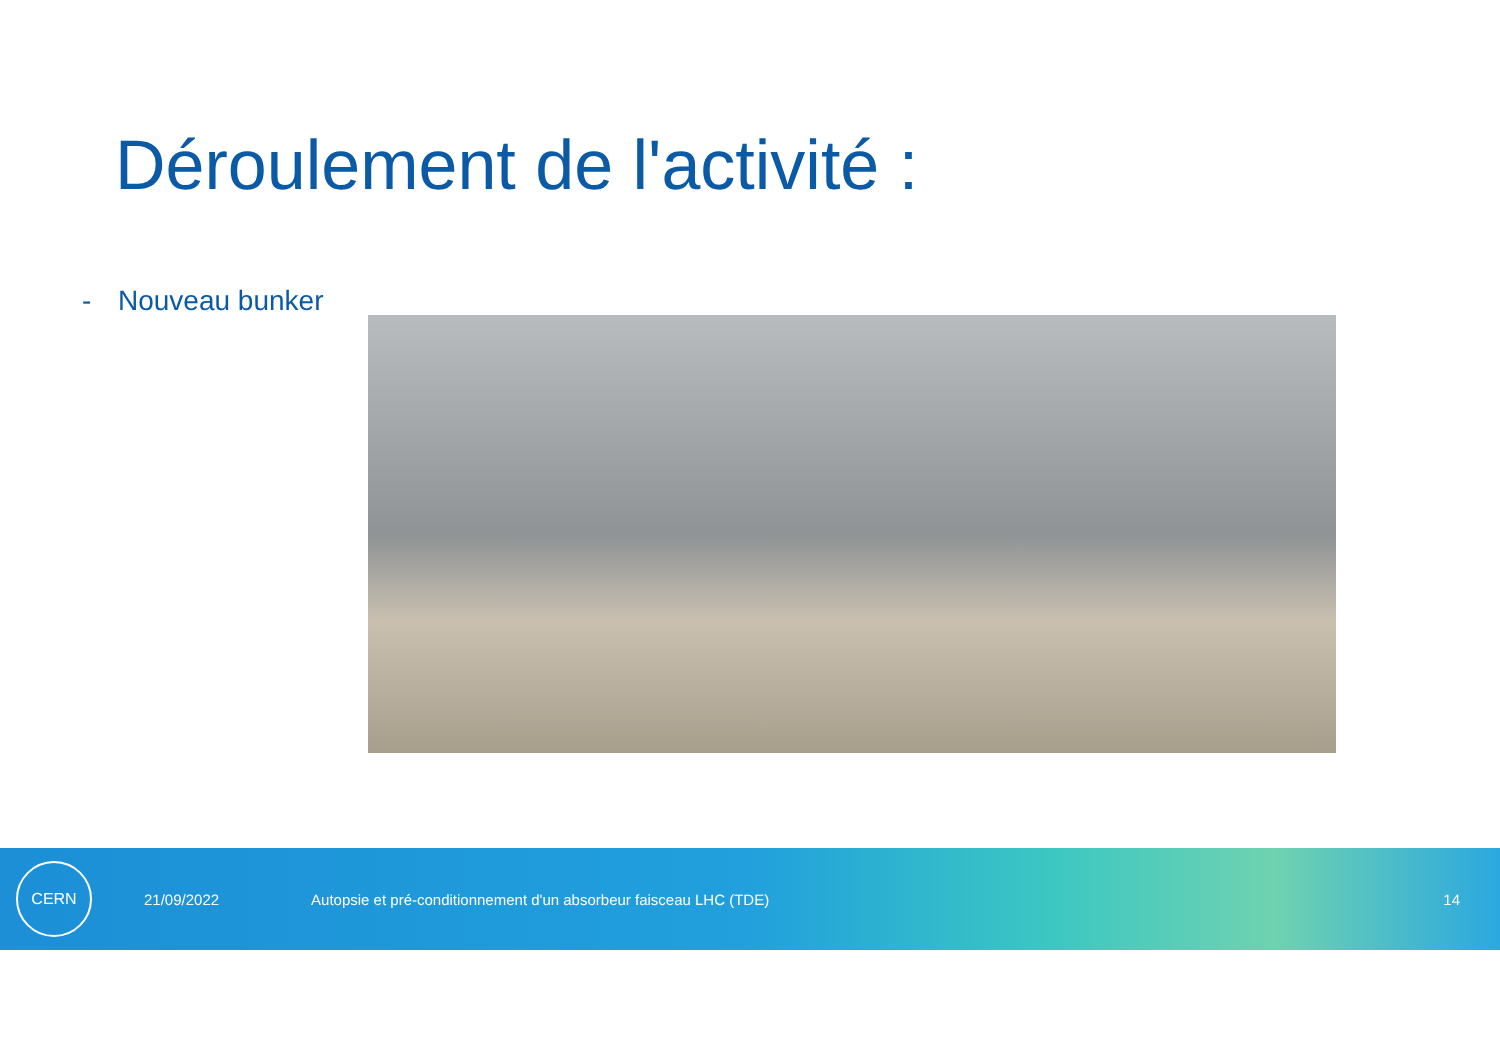Déroulement de l'activité :
- Nouveau bunker
CERN
21/09/2022
Autopsie et pré-conditionnement d'un absorbeur faisceau LHC (TDE)
14